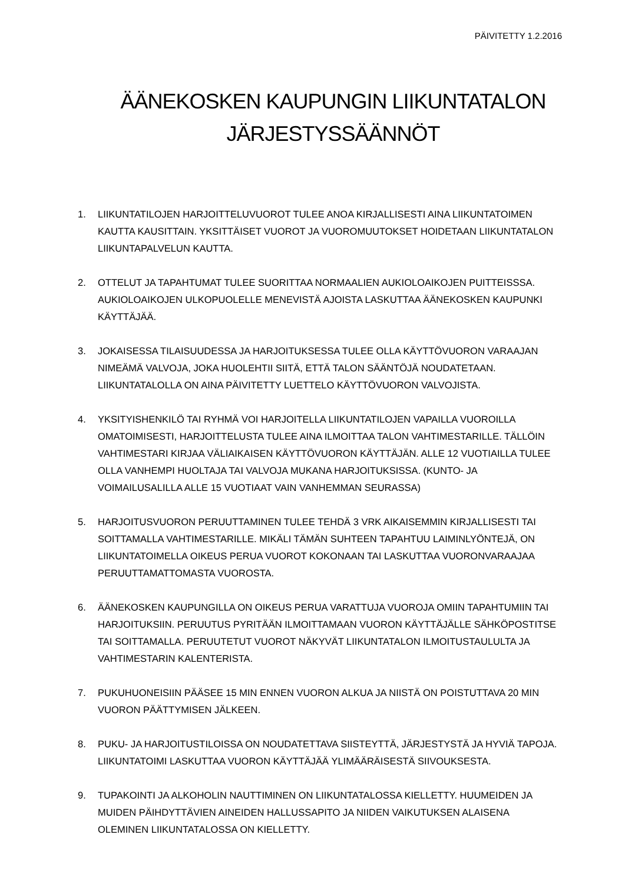PÄIVITETTY 1.2.2016
ÄÄNEKOSKEN KAUPUNGIN LIIKUNTATALON
JÄRJESTYSSÄÄNNÖT
1. LIIKUNTATILOJEN HARJOITTELUVUOROT TULEE ANOA KIRJALLISESTI AINA LIIKUNTATOIMEN KAUTTA KAUSITTAIN. YKSITTÄISET VUOROT JA VUOROMUUTOKSET HOIDETAAN LIIKUNTATALON LIIKUNTAPALVELUN KAUTTA.
2. OTTELUT JA TAPAHTUMAT TULEE SUORITTAA NORMAALIEN AUKIOLOAIKOJEN PUITTEISSSA. AUKIOLOAIKOJEN ULKOPUOLELLE MENEVISTÄ AJOISTA LASKUTTAA ÄÄNEKOSKEN KAUPUNKI KÄYTTÄJÄÄ.
3. JOKAISESSA TILAISUUDESSA JA HARJOITUKSESSA TULEE OLLA KÄYTTÖVUORON VARAAJAN NIMEÄMÄ VALVOJA, JOKA HUOLEHTII SIITÄ, ETTÄ TALON SÄÄNTÖJÄ NOUDATETAAN. LIIKUNTATALOLLA ON AINA PÄIVITETTY LUETTELO KÄYTTÖVUORON VALVOJISTA.
4. YKSITYISHENKILÖ TAI RYHMÄ VOI HARJOITELLA LIIKUNTATILOJEN VAPAILLA VUOROILLA OMATOIMISESTI, HARJOITTELUSTA TULEE AINA ILMOITTAA TALON VAHTIMESTARILLE. TÄLLÖIN VAHTIMESTARI KIRJAA VÄLIAIKAISEN KÄYTTÖVUORON KÄYTTÄJÄN. ALLE 12 VUOTIAILLA TULEE OLLA VANHEMPI HUOLTAJA TAI VALVOJA MUKANA HARJOITUKSISSA. (KUNTO- JA VOIMAILUSALILLA ALLE 15 VUOTIAAT VAIN VANHEMMAN SEURASSA)
5. HARJOITUSVUORON PERUUTTAMINEN TULEE TEHDÄ 3 VRK AIKAISEMMIN KIRJALLISESTI TAI SOITTAMALLA VAHTIMESTARILLE. MIKÄLI TÄMÄN SUHTEEN TAPAHTUU LAIMINLYÖNTEJÄ, ON LIIKUNTATOIMELLA OIKEUS PERUA VUOROT KOKONAAN TAI LASKUTTAA VUORONVARAAJAA PERUUTTAMATTOMASTA VUOROSTA.
6. ÄÄNEKOSKEN KAUPUNGILLA ON OIKEUS PERUA VARATTUJA VUOROJA OMIIN TAPAHTUMIIN TAI HARJOITUKSIIN. PERUUTUS PYRITÄÄN ILMOITTAMAAN VUORON KÄYTTÄJÄLLE SÄHKÖPOSTITSE TAI SOITTAMALLA. PERUUTETUT VUOROT NÄKYVÄT LIIKUNTATALON ILMOITUSTAULULTA JA VAHTIMESTARIN KALENTERISTA.
7. PUKUHUONEISIIN PÄÄSEE 15 MIN ENNEN VUORON ALKUA JA NIISTÄ ON POISTUTTAVA 20 MIN VUORON PÄÄTTYMISEN JÄLKEEN.
8. PUKU- JA HARJOITUSTILOISSA ON NOUDATETTAVA SIISTEYTTÄ, JÄRJESTYSTÄ JA HYVIÄ TAPOJA. LIIKUNTATOIMI LASKUTTAA VUORON KÄYTTÄJÄÄ YLIMÄÄRÄISESTÄ SIIVOUKSESTA.
9. TUPAKOINTI JA ALKOHOLIN NAUTTIMINEN ON LIIKUNTATALOSSA KIELLETTY. HUUMEIDEN JA MUIDEN PÄIHDYTTÄVIEN AINEIDEN HALLUSSAPITO JA NIIDEN VAIKUTUKSEN ALAISENA OLEMINEN LIIKUNTATALOSSA ON KIELLETTY.